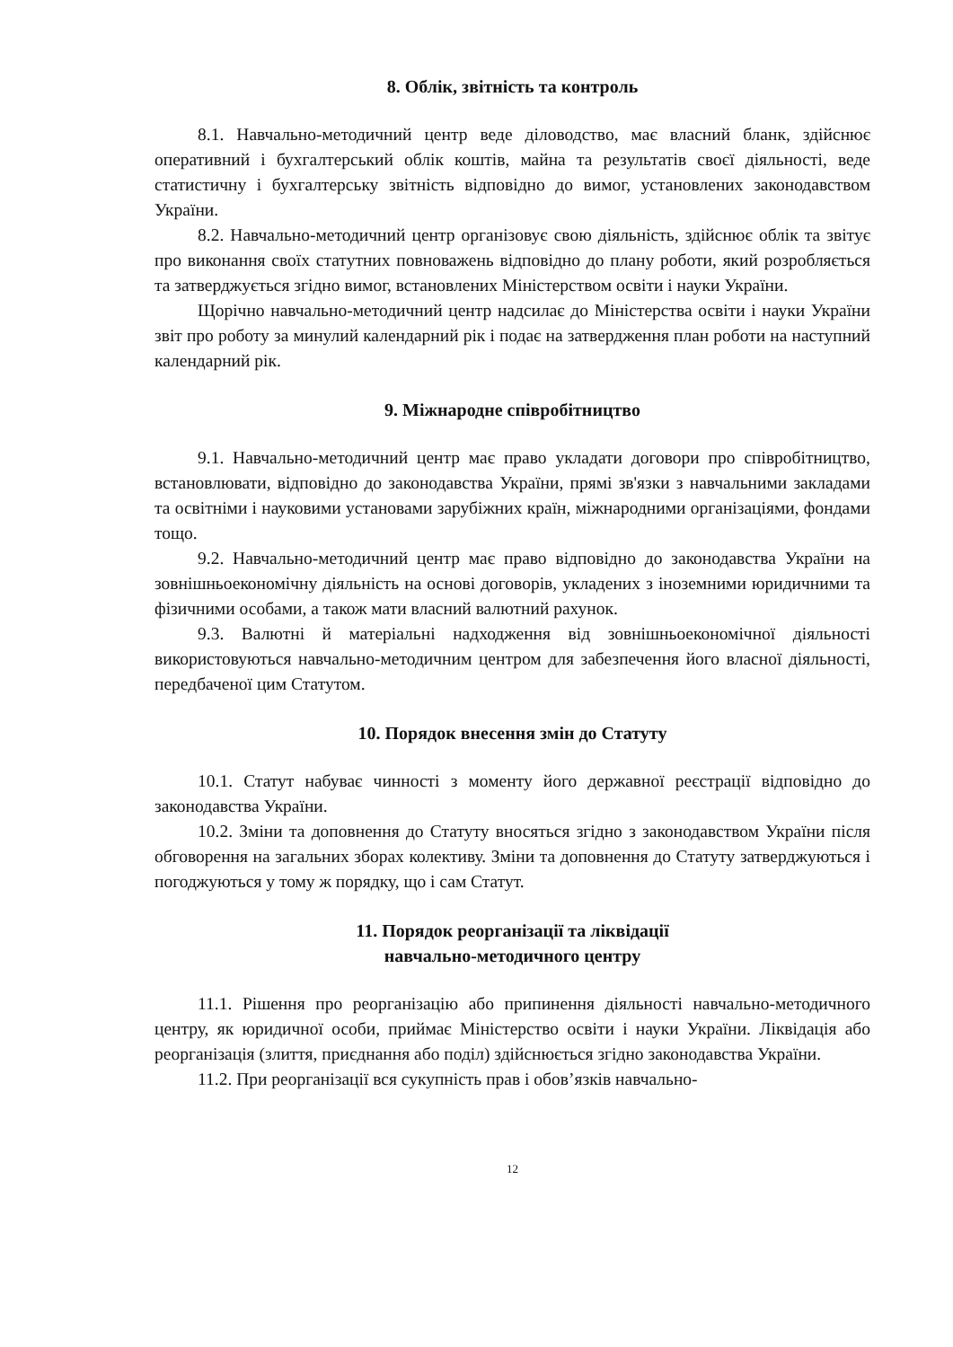8. Облік, звітність та контроль
8.1. Навчально-методичний центр веде діловодство, має власний бланк, здійснює оперативний і бухгалтерський облік коштів, майна та результатів своєї діяльності, веде статистичну і бухгалтерську звітність відповідно до вимог, установлених законодавством України.
8.2. Навчально-методичний центр організовує свою діяльність, здійснює облік та звітує про виконання своїх статутних повноважень відповідно до плану роботи, який розробляється та затверджується згідно вимог, встановлених Міністерством освіти і науки України.
Щорічно навчально-методичний центр надсилає до Міністерства освіти і науки України звіт про роботу за минулий календарний рік і подає на затвердження план роботи на наступний календарний рік.
9. Міжнародне співробітництво
9.1. Навчально-методичний центр має право укладати договори про співробітництво, встановлювати, відповідно до законодавства України, прямі зв'язки з навчальними закладами та освітніми і науковими установами зарубіжних країн, міжнародними організаціями, фондами тощо.
9.2. Навчально-методичний центр має право відповідно до законодавства України на зовнішньоекономічну діяльність на основі договорів, укладених з іноземними юридичними та фізичними особами, а також мати власний валютний рахунок.
9.3. Валютні й матеріальні надходження від зовнішньоекономічної діяльності використовуються навчально-методичним центром для забезпечення його власної діяльності, передбаченої цим Статутом.
10. Порядок внесення змін до Статуту
10.1. Статут набуває чинності з моменту його державної реєстрації відповідно до законодавства України.
10.2. Зміни та доповнення до Статуту вносяться згідно з законодавством України після обговорення на загальних зборах колективу. Зміни та доповнення до Статуту затверджуються і погоджуються у тому ж порядку, що і сам Статут.
11. Порядок реорганізації та ліквідації
навчально-методичного центру
11.1. Рішення про реорганізацію або припинення діяльності навчально-методичного центру, як юридичної особи, приймає Міністерство освіти і науки України. Ліквідація або реорганізація (злиття, приєднання або поділ) здійснюється згідно законодавства України.
11.2. При реорганізації вся сукупність прав і обов’язків навчально-
12